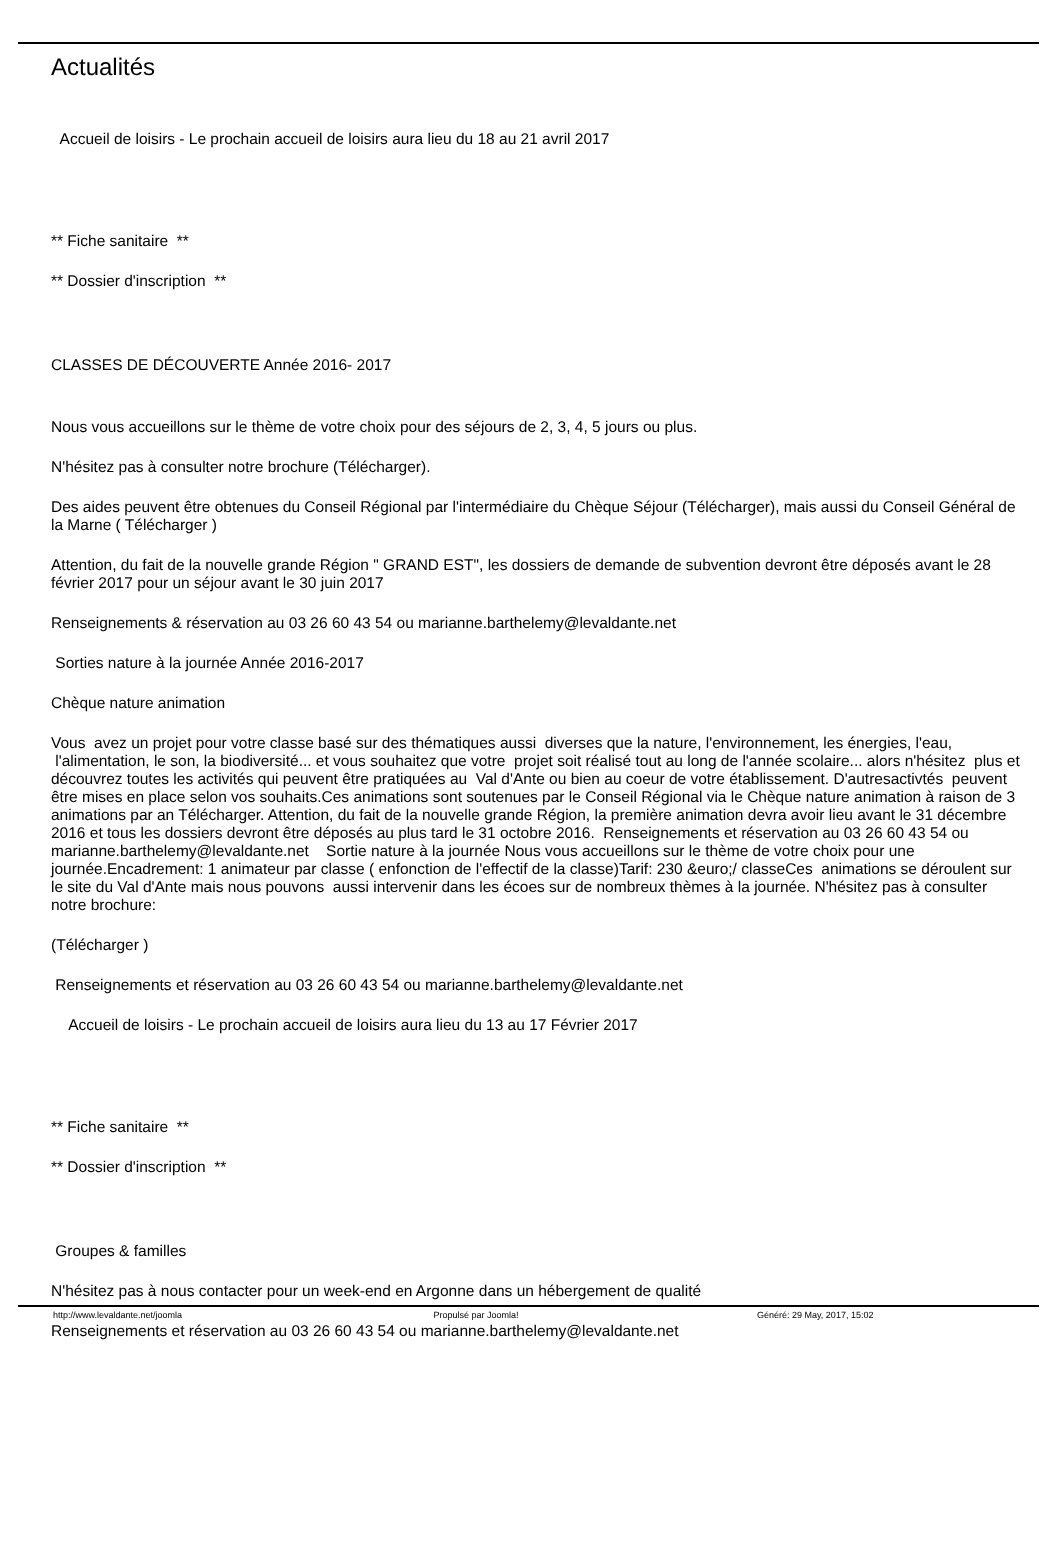Actualités
Accueil de loisirs - Le prochain accueil de loisirs aura lieu du 18 au 21 avril 2017
** Fiche sanitaire **
** Dossier d'inscription **
CLASSES DE DÉCOUVERTE Année 2016- 2017
Nous vous accueillons sur le thème de votre choix pour des séjours de 2, 3, 4, 5 jours ou plus.
N'hésitez pas à consulter notre brochure (Télécharger).
Des aides peuvent être obtenues du Conseil Régional par l'intermédiaire du Chèque Séjour (Télécharger), mais aussi du Conseil Général de la Marne ( Télécharger )
Attention, du fait de la nouvelle grande Région " GRAND EST", les dossiers de demande de subvention devront être déposés avant le 28 février 2017 pour un séjour avant le 30 juin 2017
Renseignements & réservation au 03 26 60 43 54 ou marianne.barthelemy@levaldante.net
Sorties nature à la journée Année 2016-2017
Chèque nature animation
Vous avez un projet pour votre classe basé sur des thématiques aussi diverses que la nature, l'environnement, les énergies, l'eau, l'alimentation, le son, la biodiversité... et vous souhaitez que votre projet soit réalisé tout au long de l'année scolaire... alors n'hésitez plus et découvrez toutes les activités qui peuvent être pratiquées au Val d'Ante ou bien au coeur de votre établissement. D'autresactivtés peuvent être mises en place selon vos souhaits.Ces animations sont soutenues par le Conseil Régional via le Chèque nature animation à raison de 3 animations par an Télécharger. Attention, du fait de la nouvelle grande Région, la première animation devra avoir lieu avant le 31 décembre 2016 et tous les dossiers devront être déposés au plus tard le 31 octobre 2016. Renseignements et réservation au 03 26 60 43 54 ou marianne.barthelemy@levaldante.net Sortie nature à la journée Nous vous accueillons sur le thème de votre choix pour une journée.Encadrement: 1 animateur par classe ( enfonction de l'effectif de la classe)Tarif: 230 &euro;/ classeCes animations se déroulent sur le site du Val d'Ante mais nous pouvons aussi intervenir dans les écoes sur de nombreux thèmes à la journée. N'hésitez pas à consulter notre brochure:
(Télécharger )
Renseignements et réservation au 03 26 60 43 54 ou marianne.barthelemy@levaldante.net
Accueil de loisirs - Le prochain accueil de loisirs aura lieu du 13 au 17 Février 2017
** Fiche sanitaire **
** Dossier d'inscription **
Groupes & familles
N'hésitez pas à nous contacter pour un week-end en Argonne dans un hébergement de qualité
Renseignements et réservation au 03 26 60 43 54 ou marianne.barthelemy@levaldante.net
http://www.levaldante.net/joomla Propulsé par Joomla! Généré: 29 May, 2017, 15:02